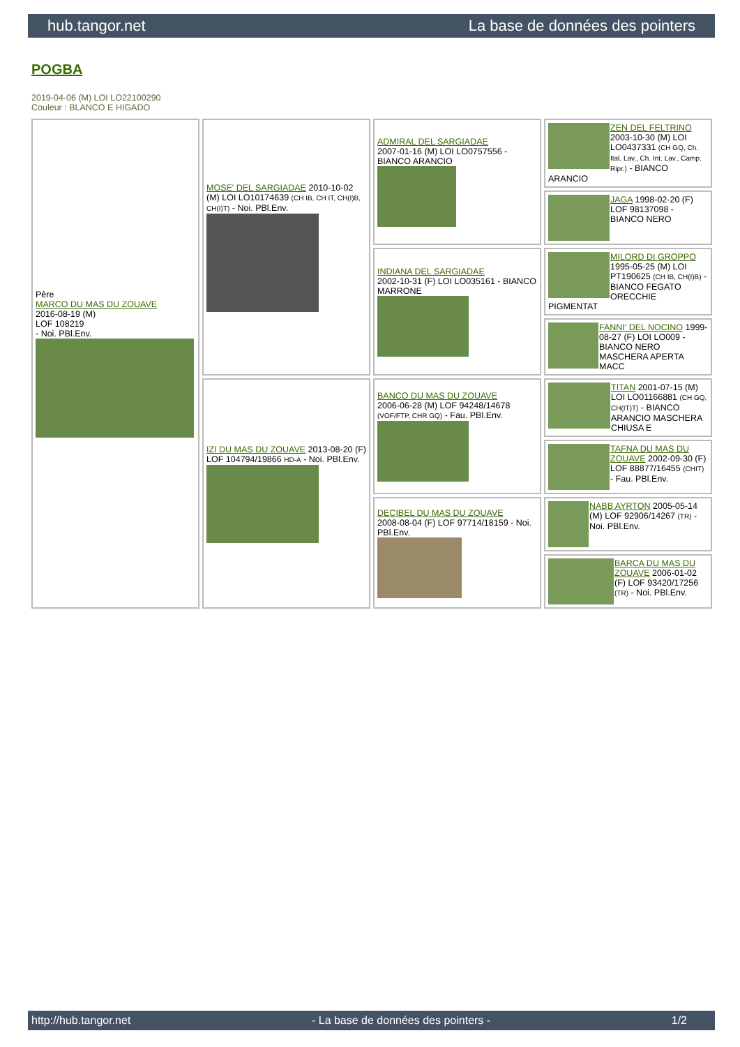hub.tangor.net La base de données des pointers
POGBA
2019-04-06 (M) LOI LO22100290
Couleur : BLANCO E HIGADO
| Père MARCO DU MAS DU ZOUAVE 2016-08-19 (M) LOF 108219 - Noi. PBl.Env. | MOSE' DEL SARGIADAE 2010-10-02 (M) LOI LO10174639 (CH IB, CH IT, CH(I)B, CH(I)T) - Noi. PBl.Env. | ADMIRAL DEL SARGIADAE 2007-01-16 (M) LOI LO0757556 - BIANCO ARANCIO | ZEN DEL FELTRINO 2003-10-30 (M) LOI LO0437331 (CH GQ, Ch. Ital. Lav., Ch. Int. Lav., Camp. Ripr.) - BIANCO ARANCIO |
| | | | JAGA 1998-02-20 (F) LOF 98137098 - BIANCO NERO |
| | | INDIANA DEL SARGIADAE 2002-10-31 (F) LOI LO035161 - BIANCO MARRONE | MILORD DI GROPPO 1995-05-25 (M) LOI PT190625 (CH IB, CH(I)B) - BIANCO FEGATO ORECCHIE PIGMENTAT |
| | | | FANNI' DEL NOCINO 1999-08-27 (F) LOI LO009 - BIANCO NERO MASCHERA APERTA MACC |
| | IZI DU MAS DU ZOUAVE 2013-08-20 (F) LOF 104794/19866 HD-A - Noi. PBl.Env. | BANCO DU MAS DU ZOUAVE 2006-06-28 (M) LOF 94248/14678 (VOF/FTP, CHR GQ) - Fau. PBl.Env. | TITAN 2001-07-15 (M) LOI LO01166881 (CH GQ, CH(IT)T) - BIANCO ARANCIO MASCHERA CHIUSA E |
| | | | TAFNA DU MAS DU ZOUAVE 2002-09-30 (F) LOF 88877/16455 (CHIT) - Fau. PBl.Env. |
| | | DECIBEL DU MAS DU ZOUAVE 2008-08-04 (F) LOF 97714/18159 - Noi. PBl.Env. | NABB AYRTON 2005-05-14 (M) LOF 92906/14267 (TR) - Noi. PBl.Env. |
| | | | BARCA DU MAS DU ZOUAVE 2006-01-02 (F) LOF 93420/17256 (TR) - Noi. PBl.Env. |
http://hub.tangor.net - La base de données des pointers - 1/2